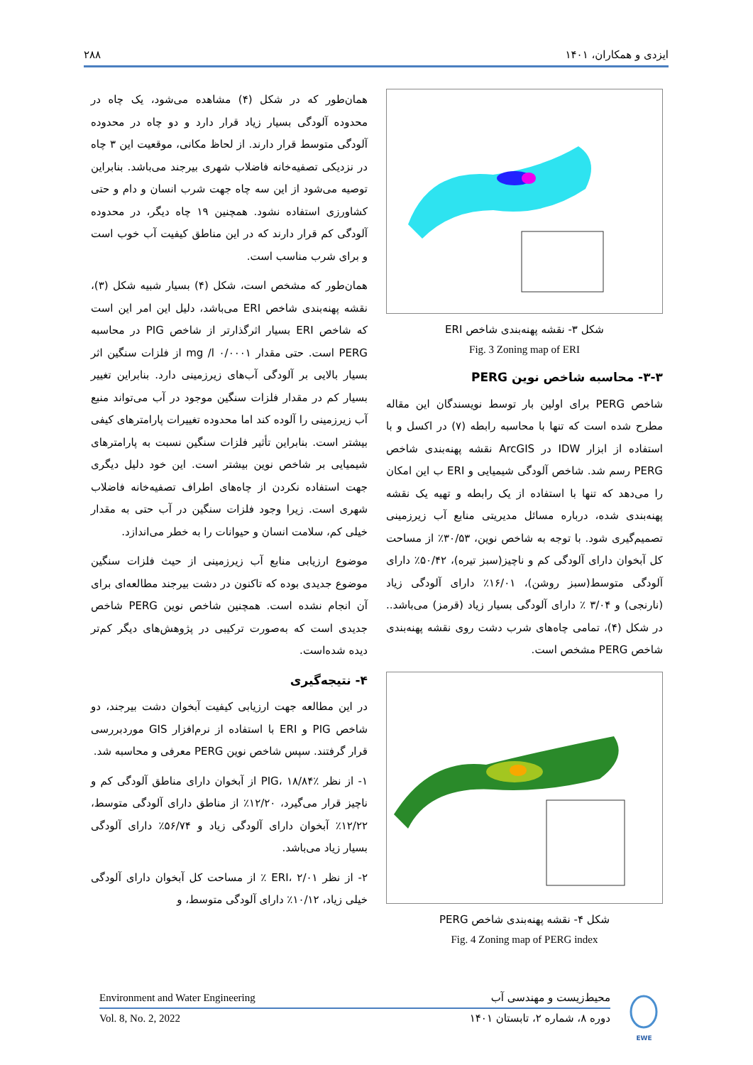ایزدی و همکاران، ۱۴۰۱ ۲۸۸
شکل ۳- نقشه پهنه‌بندی شاخص ERI
Fig. 3 Zoning map of ERI
۳-۳- محاسبه شاخص نوین PERG
شاخص PERG برای اولین بار توسط نویسندگان این مقاله مطرح شده است که تنها با محاسبه رابطه (۷) در اکسل و با استفاده از ابزار IDW در ArcGIS نقشه پهنه‌بندی شاخص PERG رسم شد. شاخص آلودگی شیمیایی و ERI ب این امکان را می‌دهد که تنها با استفاده از یک رابطه و تهیه یک نقشه پهنه‌بندی شده، درباره مسائل مدیریتی منابع آب زیرزمینی تصمیم‌گیری شود. با توجه به شاخص نوین، ۳۰/۵۳٪ از مساحت کل آبخوان دارای آلودگی کم و ناچیز(سبز تیره)، ۵۰/۴۲٪ دارای آلودگی متوسط(سبز روشن)، ۱۶/۰۱٪ دارای آلودگی زیاد (نارنجی) و ۳/۰۴ ٪ دارای آلودگی بسیار زیاد (قرمز) می‌باشد.. در شکل (۴)، تمامی چاه‌های شرب دشت روی نقشه پهنه‌بندی شاخص PERG مشخص است.
شکل ۴- نقشه پهنه‌بندی شاخص PERG
Fig. 4 Zoning map of PERG index
همان‌طور که در شکل (۴) مشاهده می‌شود، یک چاه در محدوده آلودگی بسیار زیاد قرار دارد و دو چاه در محدوده آلودگی متوسط قرار دارند. از لحاظ مکانی، موقعیت این ۳ چاه در نزدیکی تصفیه‌خانه فاضلاب شهری بیرجند می‌باشد. بنابراین توصیه می‌شود از این سه چاه جهت شرب انسان و دام و حتی کشاورزی استفاده نشود. همچنین ۱۹ چاه دیگر، در محدوده آلودگی کم قرار دارند که در این مناطق کیفیت آب خوب است و برای شرب مناسب است.
همان‌طور که مشخص است، شکل (۴) بسیار شبیه شکل (۳)، نقشه پهنه‌بندی شاخص ERI می‌باشد، دلیل این امر این است که شاخص ERI بسیار اثرگذارتر از شاخص PIG در محاسبه PERG است. حتی مقدار mg /l ۰/۰۰۰۱ از فلزات سنگین اثر بسیار بالایی بر آلودگی آب‌های زیرزمینی دارد. بنابراین تغییر بسیار کم در مقدار فلزات سنگین موجود در آب می‌تواند منبع آب زیرزمینی را آلوده کند اما محدوده تغییرات پارامترهای کیفی بیشتر است. بنابراین تأثیر فلزات سنگین نسبت به پارامترهای شیمیایی بر شاخص نوین بیشتر است. این خود دلیل دیگری جهت استفاده نکردن از چاه‌های اطراف تصفیه‌خانه فاضلاب شهری است. زیرا وجود فلزات سنگین در آب حتی به مقدار خیلی کم، سلامت انسان و حیوانات را به خطر می‌اندازد.
موضوع ارزیابی منابع آب زیرزمینی از حیث فلزات سنگین موضوع جدیدی بوده که تاکنون در دشت بیرجند مطالعه‌ای برای آن انجام نشده است. همچنین شاخص نوین PERG شاخص جدیدی است که به‌صورت ترکیبی در پژوهش‌های دیگر کم‌تر دیده شده‌است.
۴- نتیجه‌گیری
در این مطالعه جهت ارزیابی کیفیت آبخوان دشت بیرجند، دو شاخص PIG و ERI با استفاده از نرم‌افزار GIS موردبررسی قرار گرفتند. سپس شاخص نوین PERG معرفی و محاسبه شد.
۱- از نظر PIG، ۱۸/۸۴٪ از آبخوان دارای مناطق آلودگی کم و ناچیز قرار می‌گیرد، ۱۲/۲۰٪ از مناطق دارای آلودگی متوسط، ۱۲/۲۲٪ آبخوان دارای آلودگی زیاد و ۵۶/۷۴٪ دارای آلودگی بسیار زیاد می‌باشد.
۲- از نظر ERI، ۲/۰۱ ٪ از مساحت کل آبخوان دارای آلودگی خیلی زیاد، ۱۰/۱۲٪ دارای آلودگی متوسط، و
محیط‌زیست و مهندسی آب Environment and Water Engineering
دوره ۸، شماره ۲، تابستان ۱۴۰۱ Vol. 8, No. 2, 2022
EWE